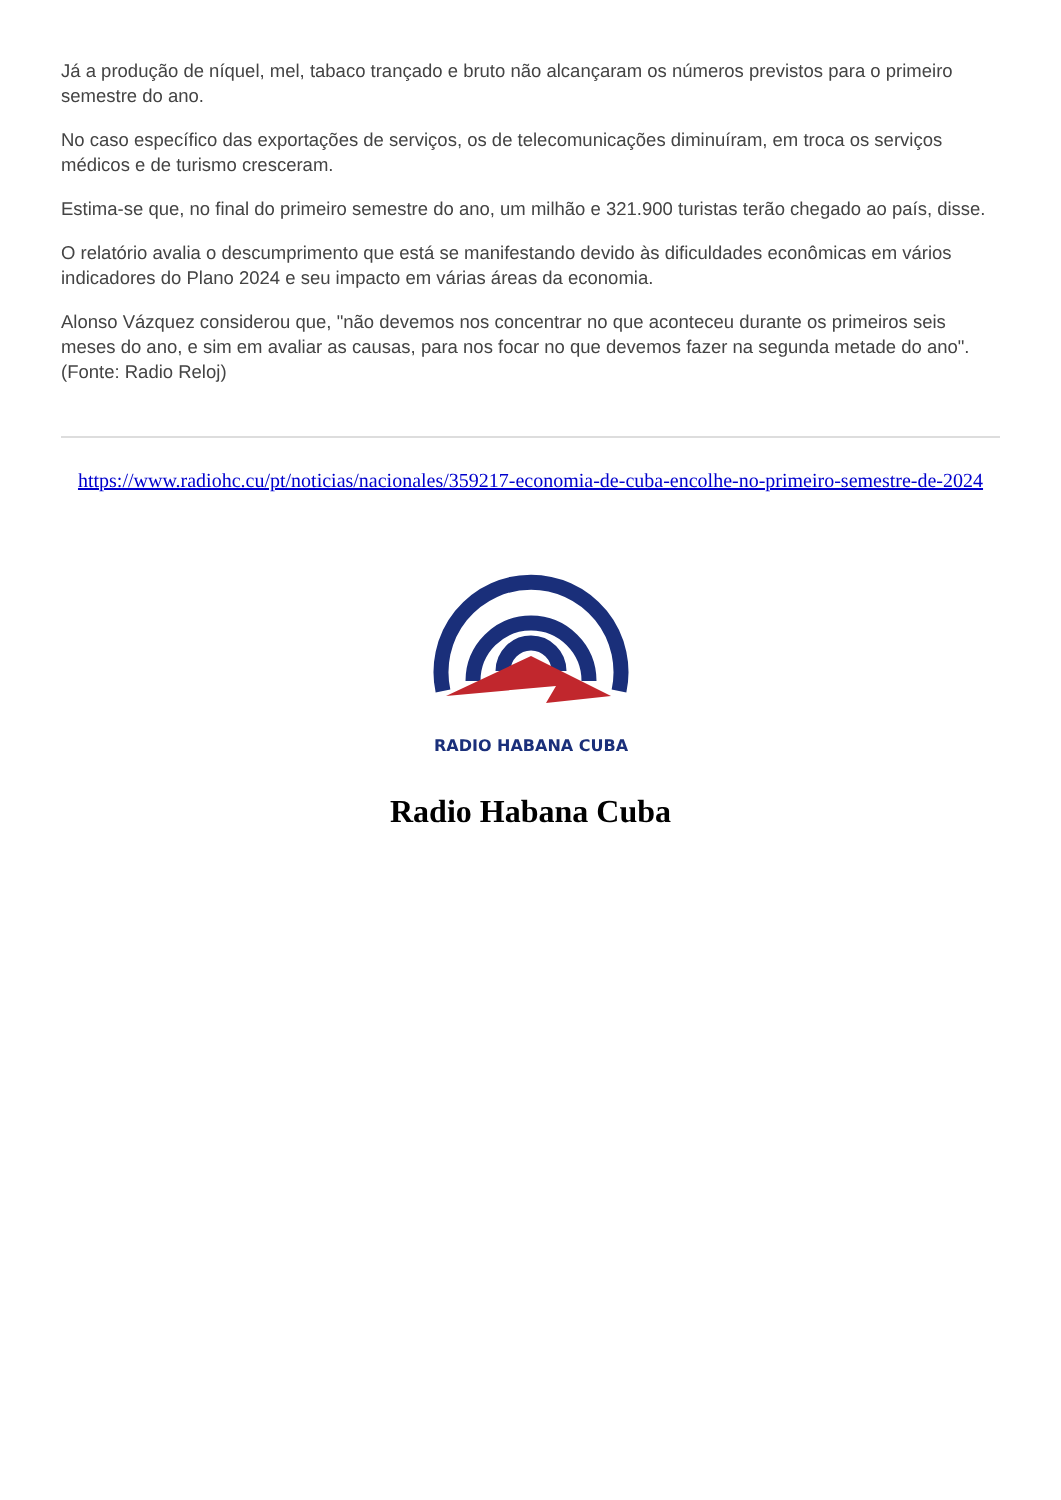Já a produção de níquel, mel, tabaco trançado e bruto não alcançaram os números previstos para o primeiro semestre do ano.
No caso específico das exportações de serviços, os de telecomunicações diminuíram, em troca os serviços médicos e de turismo cresceram.
Estima-se que, no final do primeiro semestre do ano, um milhão e 321.900 turistas terão chegado ao país, disse.
O relatório avalia o descumprimento que está se manifestando devido às dificuldades econômicas em vários indicadores do Plano 2024 e seu impacto em várias áreas da economia.
Alonso Vázquez considerou que, "não devemos nos concentrar no que aconteceu durante os primeiros seis meses do ano, e sim em avaliar as causas, para nos focar no que devemos fazer na segunda metade do ano". (Fonte: Radio Reloj)
https://www.radiohc.cu/pt/noticias/nacionales/359217-economia-de-cuba-encolhe-no-primeiro-semestre-de-2024
RADIO HABANA CUBA
Radio Habana Cuba